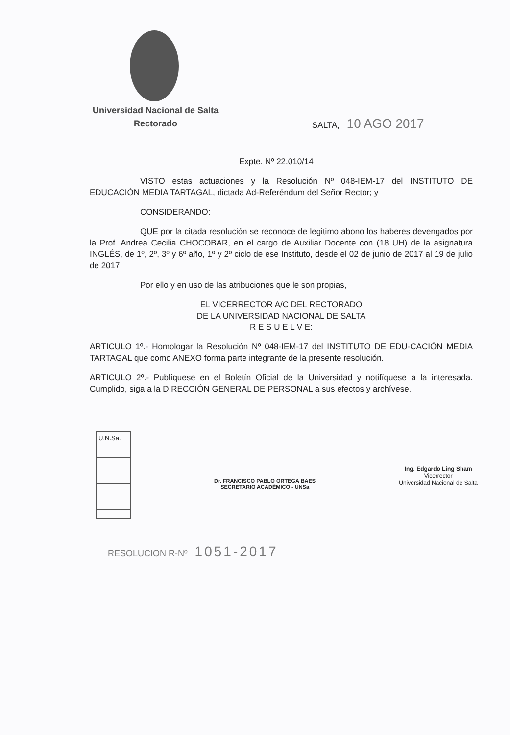Universidad Nacional de Salta
Rectorado
SALTA, 10 AGO 2017
Expte. Nº 22.010/14
VISTO estas actuaciones y la Resolución Nº 048-IEM-17 del INSTITUTO DE EDUCACIÓN MEDIA TARTAGAL, dictada Ad-Referéndum del Señor Rector; y
CONSIDERANDO:
QUE por la citada resolución se reconoce de legitimo abono los haberes devengados por la Prof. Andrea Cecilia CHOCOBAR, en el cargo de Auxiliar Docente con (18 UH) de la asignatura INGLÉS, de 1º, 2º, 3º y 6º año, 1º y 2º ciclo de ese Instituto, desde el 02 de junio de 2017 al 19 de julio de 2017.
Por ello y en uso de las atribuciones que le son propias,
EL VICERRECTOR A/C DEL RECTORADO
DE LA UNIVERSIDAD NACIONAL DE SALTA
R E S U E L V E:
ARTICULO 1º.- Homologar la Resolución Nº 048-IEM-17 del INSTITUTO DE EDU-CACIÓN MEDIA TARTAGAL que como ANEXO forma parte integrante de la presente resolución.
ARTICULO 2º.- Publíquese en el Boletín Oficial de la Universidad y notifíquese a la interesada. Cumplido, siga a la DIRECCIÓN GENERAL DE PERSONAL a sus efectos y archívese.
U.N.Sa.
Dr. FRANCISCO PABLO ORTEGA BAES
SECRETARIO ACADÉMICO - UNSa
Ing. Edgardo Ling Sham
Vicerrector
Universidad Nacional de Salta
RESOLUCION R-Nº 1051-2017